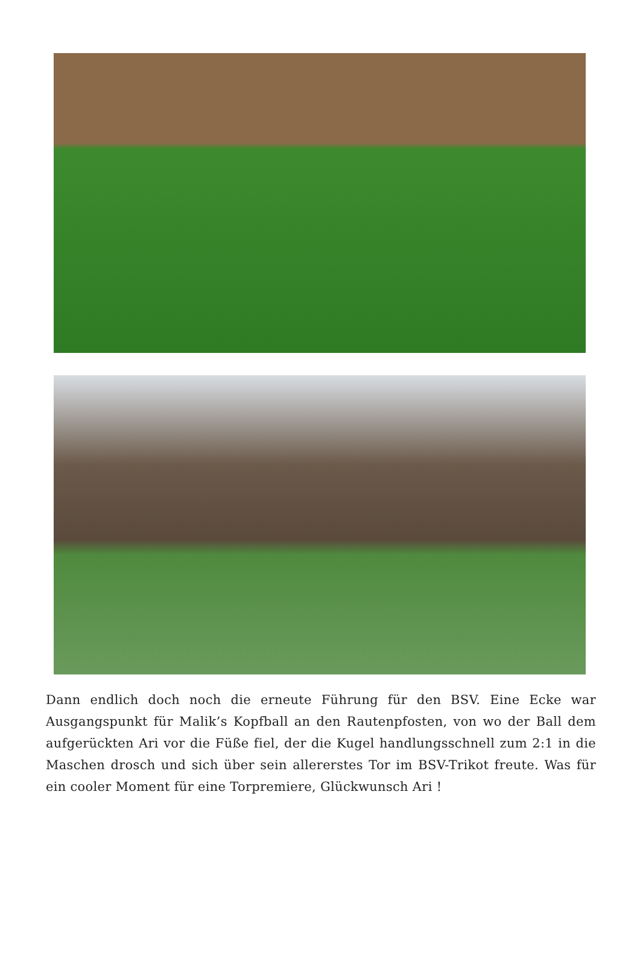Dann endlich doch noch die erneute Führung für den BSV. Eine Ecke war Ausgangspunkt für Malik’s Kopfball an den Rautenpfosten, von wo der Ball dem aufgerückten Ari vor die Füße fiel, der die Kugel handlungsschnell zum 2:1 in die Maschen drosch und sich über sein allererstes Tor im BSV-Trikot freute. Was für ein cooler Moment für eine Torpremiere, Glückwunsch Ari !